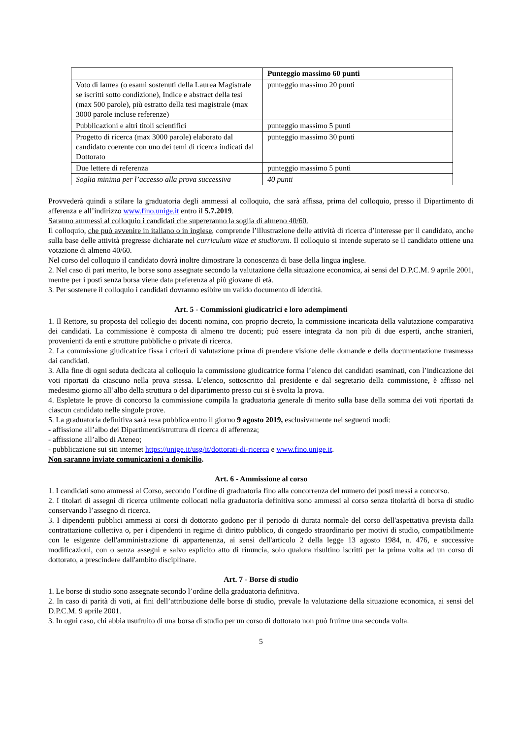| | Punteggio massimo 60 punti |
| --- | --- |
| Voto di laurea (o esami sostenuti della Laurea Magistrale se iscritti sotto condizione), Indice e abstract della tesi (max 500 parole), più estratto della tesi magistrale (max 3000 parole incluse referenze) | punteggio massimo 20 punti |
| Pubblicazioni e altri titoli scientifici | punteggio massimo 5 punti |
| Progetto di ricerca (max 3000 parole) elaborato dal candidato coerente con uno dei temi di ricerca indicati dal Dottorato | punteggio massimo 30 punti |
| Due lettere di referenza | punteggio massimo 5 punti |
| Soglia minima per l’accesso alla prova successiva | 40 punti |
Provvederà quindi a stilare la graduatoria degli ammessi al colloquio, che sarà affissa, prima del colloquio, presso il Dipartimento di afferenza e all’indirizzo www.fino.unige.it entro il 5.7.2019.
Saranno ammessi al colloquio i candidati che supereranno la soglia di almeno 40/60.
Il colloquio, che può avvenire in italiano o in inglese, comprende l’illustrazione delle attività di ricerca d’interesse per il candidato, anche sulla base delle attività pregresse dichiarate nel curriculum vitae et studiorum. Il colloquio si intende superato se il candidato ottiene una votazione di almeno 40/60.
Nel corso del colloquio il candidato dovrà inoltre dimostrare la conoscenza di base della lingua inglese.
2. Nel caso di pari merito, le borse sono assegnate secondo la valutazione della situazione economica, ai sensi del D.P.C.M. 9 aprile 2001, mentre per i posti senza borsa viene data preferenza al più giovane di età.
3. Per sostenere il colloquio i candidati dovranno esibire un valido documento di identità.
Art. 5 - Commissioni giudicatrici e loro adempimenti
1. Il Rettore, su proposta del collegio dei docenti nomina, con proprio decreto, la commissione incaricata della valutazione comparativa dei candidati. La commissione è composta di almeno tre docenti; può essere integrata da non più di due esperti, anche stranieri, provenienti da enti e strutture pubbliche o private di ricerca.
2. La commissione giudicatrice fissa i criteri di valutazione prima di prendere visione delle domande e della documentazione trasmessa dai candidati.
3. Alla fine di ogni seduta dedicata al colloquio la commissione giudicatrice forma l’elenco dei candidati esaminati, con l’indicazione dei voti riportati da ciascuno nella prova stessa. L’elenco, sottoscritto dal presidente e dal segretario della commissione, è affisso nel medesimo giorno all’albo della struttura o del dipartimento presso cui si è svolta la prova.
4. Espletate le prove di concorso la commissione compila la graduatoria generale di merito sulla base della somma dei voti riportati da ciascun candidato nelle singole prove.
5. La graduatoria definitiva sarà resa pubblica entro il giorno 9 agosto 2019, esclusivamente nei seguenti modi:
- affissione all’albo dei Dipartimenti/struttura di ricerca di afferenza;
- affissione all’albo di Ateneo;
- pubblicazione sui siti internet https://unige.it/usg/it/dottorati-di-ricerca e www.fino.unige.it.
Non saranno inviate comunicazioni a domicilio.
Art. 6 - Ammissione al corso
1. I candidati sono ammessi al Corso, secondo l’ordine di graduatoria fino alla concorrenza del numero dei posti messi a concorso.
2. I titolari di assegni di ricerca utilmente collocati nella graduatoria definitiva sono ammessi al corso senza titolarità di borsa di studio conservando l’assegno di ricerca.
3. I dipendenti pubblici ammessi ai corsi di dottorato godono per il periodo di durata normale del corso dell'aspettativa prevista dalla contrattazione collettiva o, per i dipendenti in regime di diritto pubblico, di congedo straordinario per motivi di studio, compatibilmente con le esigenze dell'amministrazione di appartenenza, ai sensi dell'articolo 2 della legge 13 agosto 1984, n. 476, e successive modificazioni, con o senza assegni e salvo esplicito atto di rinuncia, solo qualora risultino iscritti per la prima volta ad un corso di dottorato, a prescindere dall'ambito disciplinare.
Art. 7 - Borse di studio
1. Le borse di studio sono assegnate secondo l’ordine della graduatoria definitiva.
2. In caso di parità di voti, ai fini dell’attribuzione delle borse di studio, prevale la valutazione della situazione economica, ai sensi del D.P.C.M. 9 aprile 2001.
3. In ogni caso, chi abbia usufruito di una borsa di studio per un corso di dottorato non può fruirne una seconda volta.
5